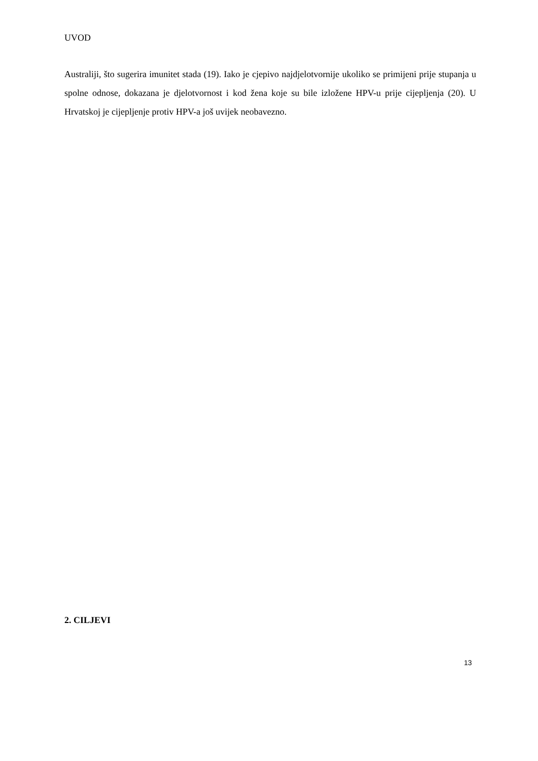UVOD
Australiji, što sugerira imunitet stada (19). Iako je cjepivo najdjelotvornije ukoliko se primijeni prije stupanja u spolne odnose, dokazana je djelotvornost i kod žena koje su bile izložene HPV-u prije cijepljenja (20). U Hrvatskoj je cijepljenje protiv HPV-a još uvijek neobavezno.
2. CILJEVI
13